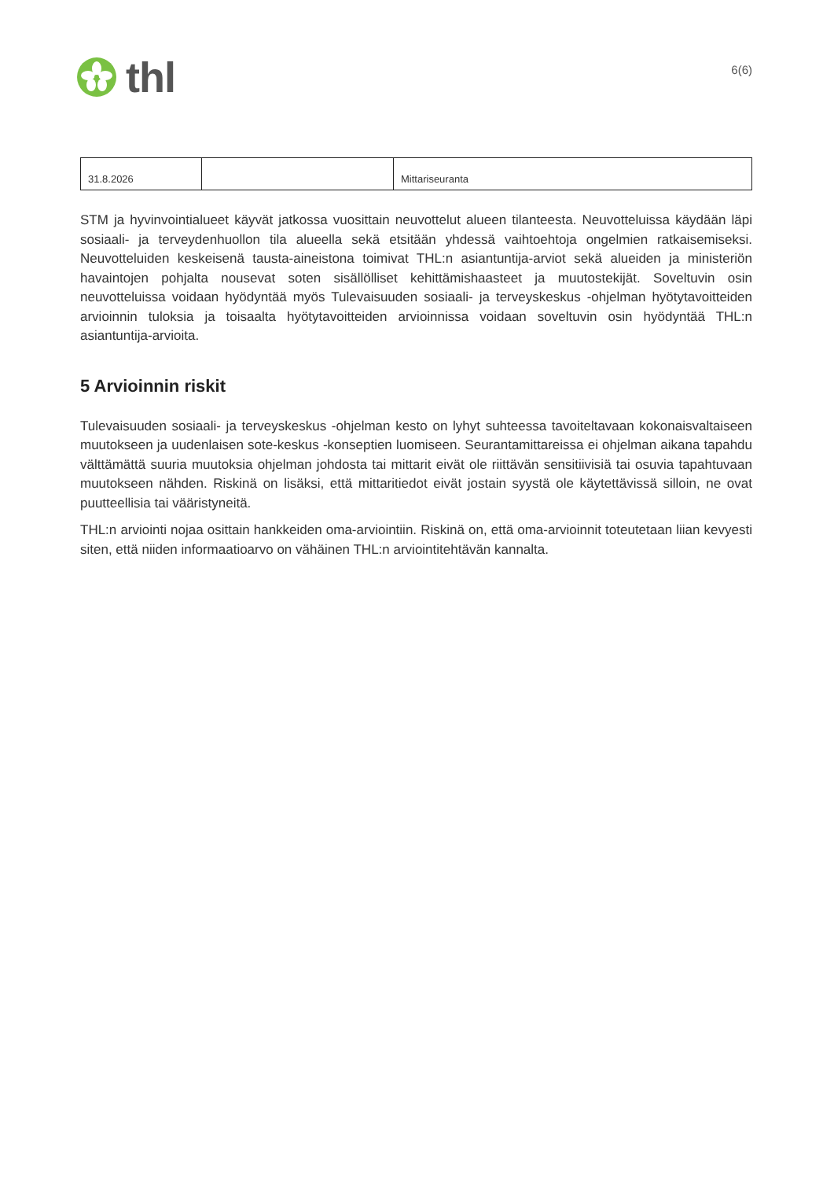thl
6(6)
| 31.8.2026 | | Mittariseuranta |
STM ja hyvinvointialueet käyvät jatkossa vuosittain neuvottelut alueen tilanteesta. Neuvotteluissa käydään läpi sosiaali- ja terveydenhuollon tila alueella sekä etsitään yhdessä vaihtoehtoja ongelmien ratkaisemiseksi. Neuvotteluiden keskeisenä tausta-aineistona toimivat THL:n asiantuntija-arviot sekä alueiden ja ministeriön havaintojen pohjalta nousevat soten sisällölliset kehittämishaasteet ja muutostekijät. Soveltuvin osin neuvotteluissa voidaan hyödyntää myös Tulevaisuuden sosiaali- ja terveyskeskus -ohjelman hyötytavoitteiden arvioinnin tuloksia ja toisaalta hyötytavoitteiden arvioinnissa voidaan soveltuvin osin hyödyntää THL:n asiantuntija-arvioita.
5 Arvioinnin riskit
Tulevaisuuden sosiaali- ja terveyskeskus -ohjelman kesto on lyhyt suhteessa tavoiteltavaan kokonaisvaltaiseen muutokseen ja uudenlaisen sote-keskus -konseptien luomiseen. Seurantamittareissa ei ohjelman aikana tapahdu välttämättä suuria muutoksia ohjelman johdosta tai mittarit eivät ole riittävän sensitiivisiä tai osuvia tapahtuvaan muutokseen nähden. Riskinä on lisäksi, että mittaritiedot eivät jostain syystä ole käytettävissä silloin, ne ovat puutteellisia tai vääristyneitä.
THL:n arviointi nojaa osittain hankkeiden oma-arviointiin. Riskinä on, että oma-arvioinnit toteutetaan liian kevyesti siten, että niiden informaatioarvo on vähäinen THL:n arviointitehtävän kannalta.